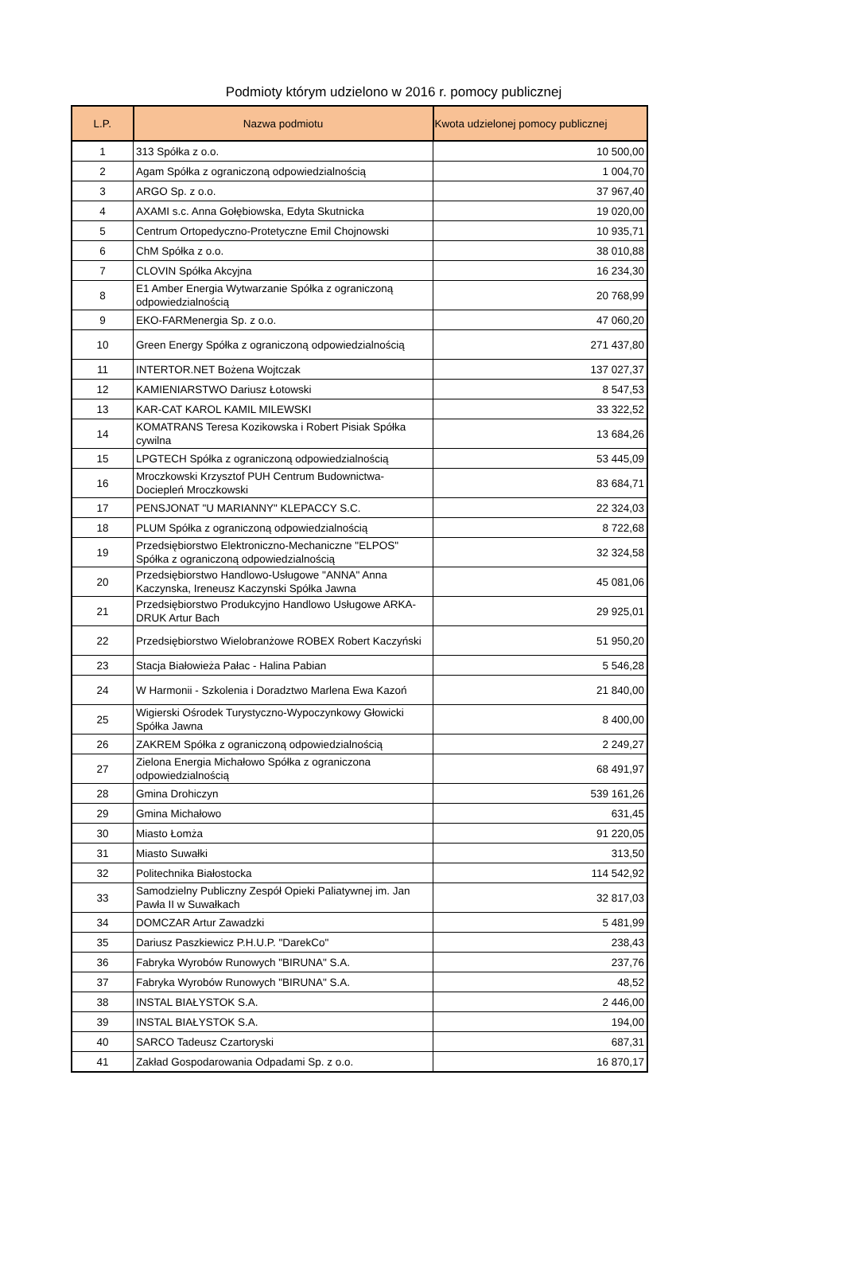Podmioty którym udzielono w 2016 r. pomocy publicznej
| L.P. | Nazwa podmiotu | Kwota udzielonej pomocy publicznej |
| --- | --- | --- |
| 1 | 313 Spółka z o.o. | 10 500,00 |
| 2 | Agam Spółka z ograniczoną odpowiedzialnością | 1 004,70 |
| 3 | ARGO Sp. z o.o. | 37 967,40 |
| 4 | AXAMI s.c. Anna Gołębiowska, Edyta Skutnicka | 19 020,00 |
| 5 | Centrum Ortopedyczno-Protetyczne Emil Chojnowski | 10 935,71 |
| 6 | ChM Spółka z o.o. | 38 010,88 |
| 7 | CLOVIN Spółka Akcyjna | 16 234,30 |
| 8 | E1 Amber Energia Wytwarzanie Spółka z ograniczoną odpowiedzialnością | 20 768,99 |
| 9 | EKO-FARMenergia Sp. z o.o. | 47 060,20 |
| 10 | Green Energy Spółka z ograniczoną odpowiedzialnością | 271 437,80 |
| 11 | INTERTOR.NET Bożena Wojtczak | 137 027,37 |
| 12 | KAMIENIARSTWO Dariusz Łotowski | 8 547,53 |
| 13 | KAR-CAT KAROL KAMIL MILEWSKI | 33 322,52 |
| 14 | KOMATRANS Teresa Kozikowska i Robert Pisiak Spółka cywilna | 13 684,26 |
| 15 | LPGTECH Spółka z ograniczoną odpowiedzialnością | 53 445,09 |
| 16 | Mroczkowski Krzysztof PUH Centrum Budownictwa-Dociepleń Mroczkowski | 83 684,71 |
| 17 | PENSJONAT "U MARIANNY" KLEPACCY S.C. | 22 324,03 |
| 18 | PLUM Spółka z ograniczoną odpowiedzialnością | 8 722,68 |
| 19 | Przedsiębiorstwo Elektroniczno-Mechaniczne "ELPOS" Spółka z ograniczoną odpowiedzialnością | 32 324,58 |
| 20 | Przedsiębiorstwo Handlowo-Usługowe "ANNA" Anna Kaczynska, Ireneusz Kaczynski Spółka Jawna | 45 081,06 |
| 21 | Przedsiębiorstwo Produkcyjno Handlowo Usługowe ARKA-DRUK Artur Bach | 29 925,01 |
| 22 | Przedsiębiorstwo Wielobranżowe ROBEX Robert Kaczyński | 51 950,20 |
| 23 | Stacja Białowieża Pałac - Halina Pabian | 5 546,28 |
| 24 | W Harmonii - Szkolenia i Doradztwo Marlena Ewa Kazoń | 21 840,00 |
| 25 | Wigierski Ośrodek Turystyczno-Wypoczynkowy Głowicki Spółka Jawna | 8 400,00 |
| 26 | ZAKREM Spółka z ograniczoną odpowiedzialnością | 2 249,27 |
| 27 | Zielona Energia Michałowo Spółka z ograniczona odpowiedzialnością | 68 491,97 |
| 28 | Gmina Drohiczyn | 539 161,26 |
| 29 | Gmina Michałowo | 631,45 |
| 30 | Miasto Łomża | 91 220,05 |
| 31 | Miasto Suwałki | 313,50 |
| 32 | Politechnika Białostocka | 114 542,92 |
| 33 | Samodzielny Publiczny Zespół Opieki Paliatywnej im. Jan Pawła II w Suwałkach | 32 817,03 |
| 34 | DOMCZAR Artur Zawadzki | 5 481,99 |
| 35 | Dariusz Paszkiewicz P.H.U.P. "DarekCo" | 238,43 |
| 36 | Fabryka Wyrobów Runowych "BIRUNA" S.A. | 237,76 |
| 37 | Fabryka Wyrobów Runowych "BIRUNA" S.A. | 48,52 |
| 38 | INSTAL BIAŁYSTOK S.A. | 2 446,00 |
| 39 | INSTAL BIAŁYSTOK S.A. | 194,00 |
| 40 | SARCO Tadeusz Czartoryski | 687,31 |
| 41 | Zakład Gospodarowania Odpadami Sp. z o.o. | 16 870,17 |